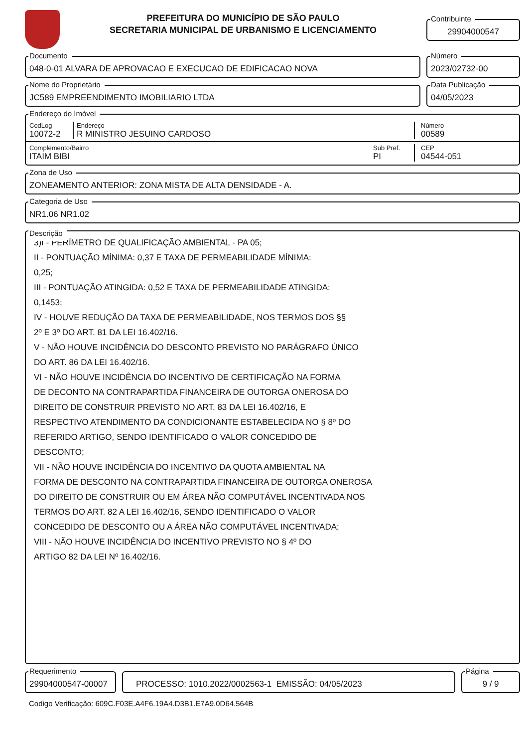PREFEITURA DO MUNICÍPIO DE SÃO PAULO
SECRETARIA MUNICIPAL DE URBANISMO E LICENCIAMENTO
Contribuinte
29904000547
Documento
048-0-01 ALVARA DE APROVACAO E EXECUCAO DE EDIFICACAO NOVA
Número
2023/02732-00
Nome do Proprietário
JC589 EMPREENDIMENTO IMOBILIARIO LTDA
Data Publicação
04/05/2023
Endereço do Imóvel
CodLog
10072-2
Endereço
R MINISTRO JESUINO CARDOSO
Número
00589
Complemento/Bairro
ITAIM BIBI
Sub Pref.
PI
CEP
04544-051
Zona de Uso
ZONEAMENTO ANTERIOR: ZONA MISTA DE ALTA DENSIDADE - A.
Categoria de Uso
NR1.06 NR1.02
Descrição
3)I - PERÍMETRO DE QUALIFICAÇÃO AMBIENTAL - PA 05;
II - PONTUAÇÃO MÍNIMA: 0,37 E TAXA DE PERMEABILIDADE MÍNIMA:
0,25;
III - PONTUAÇÃO ATINGIDA: 0,52 E TAXA DE PERMEABILIDADE ATINGIDA:
0,1453;
IV - HOUVE REDUÇÃO DA TAXA DE PERMEABILIDADE, NOS TERMOS DOS §§
2º E 3º DO ART. 81 DA LEI 16.402/16.
V - NÃO HOUVE INCIDÊNCIA DO DESCONTO PREVISTO NO PARÁGRAFO ÚNICO
DO ART. 86 DA LEI 16.402/16.
VI - NÃO HOUVE INCIDÊNCIA DO INCENTIVO DE CERTIFICAÇÃO NA FORMA
DE DECONTO NA CONTRAPARTIDA FINANCEIRA DE OUTORGA ONEROSA DO
DIREITO DE CONSTRUIR PREVISTO NO ART. 83 DA LEI 16.402/16, E
RESPECTIVO ATENDIMENTO DA CONDICIONANTE ESTABELECIDA NO § 8º DO
REFERIDO ARTIGO, SENDO IDENTIFICADO O VALOR CONCEDIDO DE
DESCONTO;
VII - NÃO HOUVE INCIDÊNCIA DO INCENTIVO DA QUOTA AMBIENTAL NA
FORMA DE DESCONTO NA CONTRAPARTIDA FINANCEIRA DE OUTORGA ONEROSA
DO DIREITO DE CONSTRUIR OU EM ÁREA NÃO COMPUTÁVEL INCENTIVADA NOS
TERMOS DO ART. 82 A LEI 16.402/16, SENDO IDENTIFICADO O VALOR
CONCEDIDO DE DESCONTO OU A ÁREA NÃO COMPUTÁVEL INCENTIVADA;
VIII - NÃO HOUVE INCIDÊNCIA DO INCENTIVO PREVISTO NO § 4º DO
ARTIGO 82 DA LEI Nº 16.402/16.
Requerimento
29904000547-00007
PROCESSO: 1010.2022/0002563-1 EMISSÃO: 04/05/2023
Página
9 / 9
Codigo Verificação: 609C.F03E.A4F6.19A4.D3B1.E7A9.0D64.564B